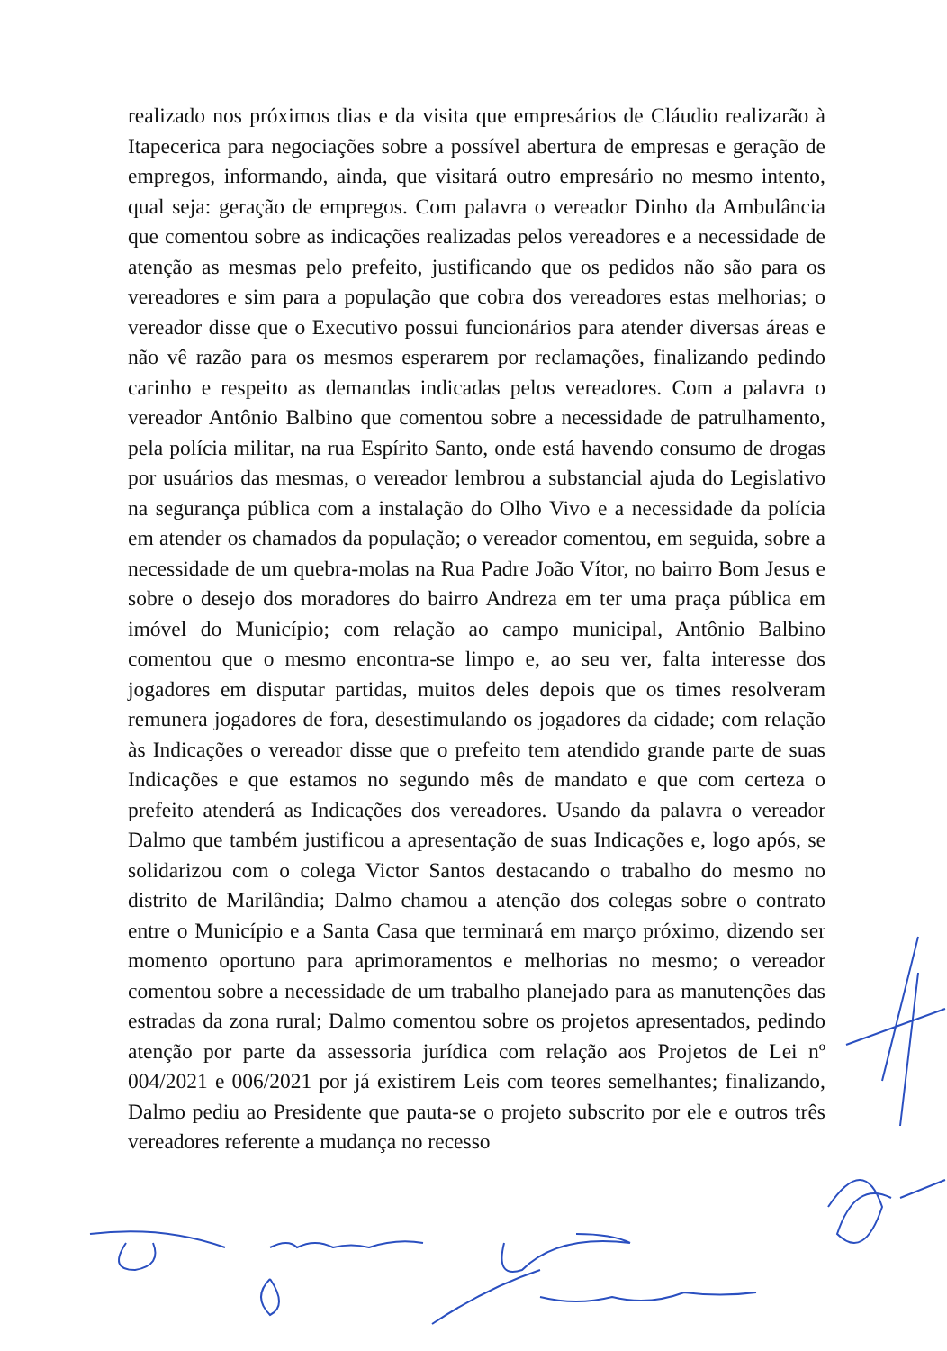realizado nos próximos dias e da visita que empresários de Cláudio realizarão à Itapecerica para negociações sobre a possível abertura de empresas e geração de empregos, informando, ainda, que visitará outro empresário no mesmo intento, qual seja: geração de empregos. Com palavra o vereador Dinho da Ambulância que comentou sobre as indicações realizadas pelos vereadores e a necessidade de atenção as mesmas pelo prefeito, justificando que os pedidos não são para os vereadores e sim para a população que cobra dos vereadores estas melhorias; o vereador disse que o Executivo possui funcionários para atender diversas áreas e não vê razão para os mesmos esperarem por reclamações, finalizando pedindo carinho e respeito as demandas indicadas pelos vereadores. Com a palavra o vereador Antônio Balbino que comentou sobre a necessidade de patrulhamento, pela polícia militar, na rua Espírito Santo, onde está havendo consumo de drogas por usuários das mesmas, o vereador lembrou a substancial ajuda do Legislativo na segurança pública com a instalação do Olho Vivo e a necessidade da polícia em atender os chamados da população; o vereador comentou, em seguida, sobre a necessidade de um quebra-molas na Rua Padre João Vítor, no bairro Bom Jesus e sobre o desejo dos moradores do bairro Andreza em ter uma praça pública em imóvel do Município; com relação ao campo municipal, Antônio Balbino comentou que o mesmo encontra-se limpo e, ao seu ver, falta interesse dos jogadores em disputar partidas, muitos deles depois que os times resolveram remunera jogadores de fora, desestimulando os jogadores da cidade; com relação às Indicações o vereador disse que o prefeito tem atendido grande parte de suas Indicações e que estamos no segundo mês de mandato e que com certeza o prefeito atenderá as Indicações dos vereadores. Usando da palavra o vereador Dalmo que também justificou a apresentação de suas Indicações e, logo após, se solidarizou com o colega Victor Santos destacando o trabalho do mesmo no distrito de Marilândia; Dalmo chamou a atenção dos colegas sobre o contrato entre o Município e a Santa Casa que terminará em março próximo, dizendo ser momento oportuno para aprimoramentos e melhorias no mesmo; o vereador comentou sobre a necessidade de um trabalho planejado para as manutenções das estradas da zona rural; Dalmo comentou sobre os projetos apresentados, pedindo atenção por parte da assessoria jurídica com relação aos Projetos de Lei nº 004/2021 e 006/2021 por já existirem Leis com teores semelhantes; finalizando, Dalmo pediu ao Presidente que pauta-se o projeto subscrito por ele e outros três vereadores referente a mudança no recesso